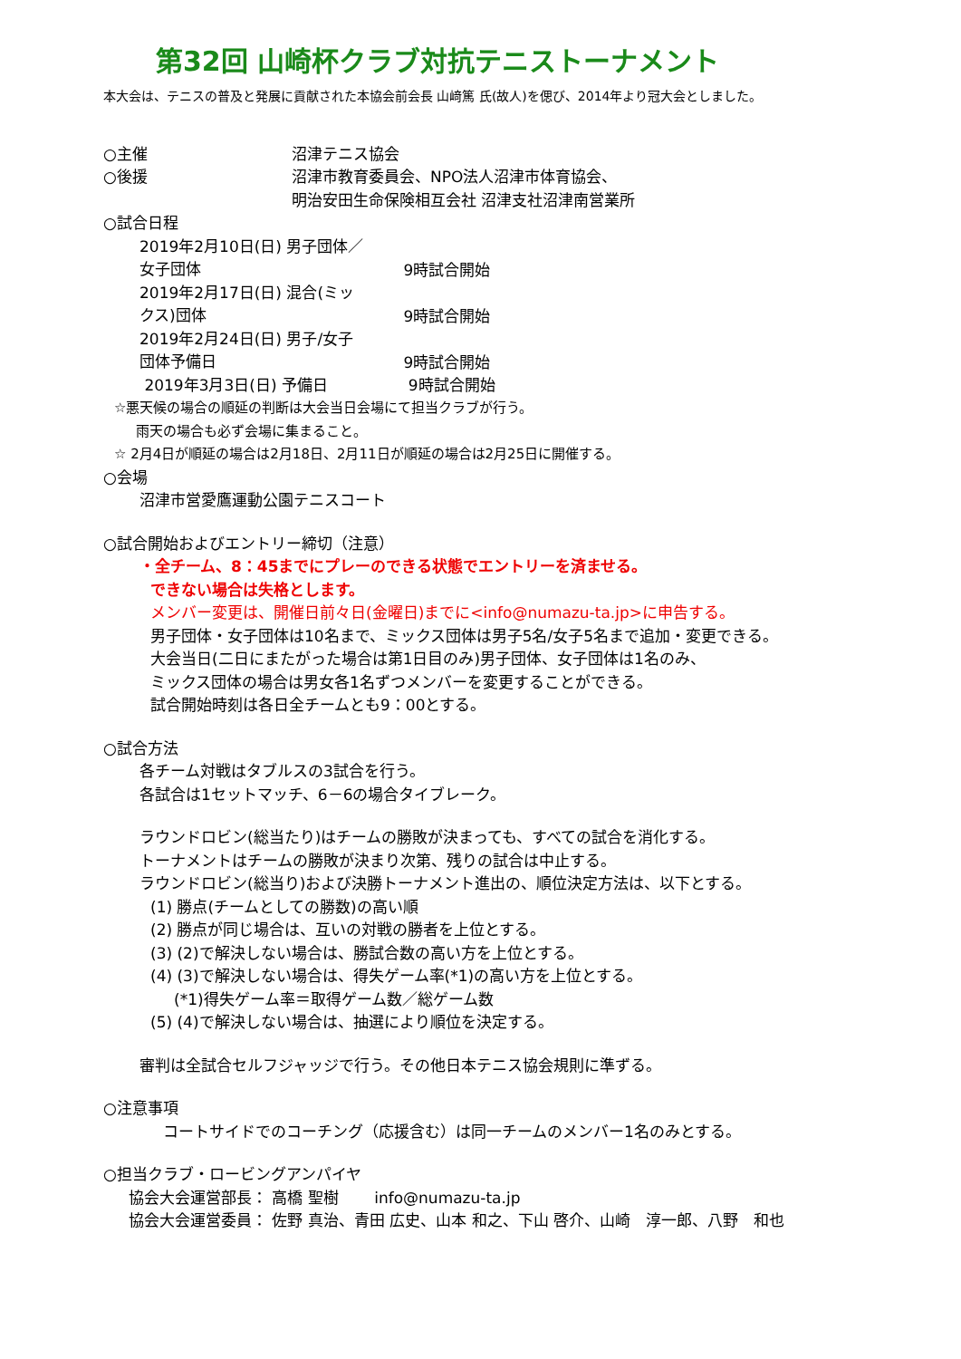第32回 山崎杯クラブ対抗テニストーナメント
本大会は、テニスの普及と発展に貢献された本協会前会長 山﨑篤 氏(故人)を偲び、2014年より冠大会としました。
○主催 沼津テニス協会
○後援 沼津市教育委員会、NPO法人沼津市体育協会、
明治安田生命保険相互会社 沼津支社沼津南営業所
○試合日程
2019年2月10日(日) 男子団体／女子団体 　　9時試合開始
2019年2月17日(日) 混合(ミックス)団体 　　9時試合開始
2019年2月24日(日) 男子/女子団体予備日 　　9時試合開始
2019年3月3日(日) 予備日 　　9時試合開始
☆悪天候の場合の順延の判断は大会当日会場にて担当クラブが行う。
雨天の場合も必ず会場に集まること。
☆ 2月4日が順延の場合は2月18日、2月11日が順延の場合は2月25日に開催する。
○会場
沼津市営愛鷹運動公園テニスコート
○試合開始およびエントリー締切（注意）
・全チーム、8：45までにプレーのできる状態でエントリーを済ませる。
できない場合は失格とします。
メンバー変更は、開催日前々日(金曜日)までに<info@numazu-ta.jp>に申告する。
男子団体・女子団体は10名まで、ミックス団体は男子5名/女子5名まで追加・変更できる。
大会当日(二日にまたがった場合は第1日目のみ)男子団体、女子団体は1名のみ、
ミックス団体の場合は男女各1名ずつメンバーを変更することができる。
試合開始時刻は各日全チームとも9：00とする。
○試合方法
各チーム対戦はタブルスの3試合を行う。
各試合は1セットマッチ、6－6の場合タイブレーク。
ラウンドロビン(総当たり)はチームの勝敗が決まっても、すべての試合を消化する。
トーナメントはチームの勝敗が決まり次第、残りの試合は中止する。
ラウンドロビン(総当り)および決勝トーナメント進出の、順位決定方法は、以下とする。
(1) 勝点(チームとしての勝数)の高い順
(2) 勝点が同じ場合は、互いの対戦の勝者を上位とする。
(3) (2)で解決しない場合は、勝試合数の高い方を上位とする。
(4) (3)で解決しない場合は、得失ゲーム率(*1)の高い方を上位とする。
(*1)得失ゲーム率＝取得ゲーム数／総ゲーム数
(5) (4)で解決しない場合は、抽選により順位を決定する。
審判は全試合セルフジャッジで行う。その他日本テニス協会規則に準ずる。
○注意事項
コートサイドでのコーチング（応援含む）は同一チームのメンバー1名のみとする。
○担当クラブ・ロービングアンパイヤ
協会大会運営部長： 高橋 聖樹　　 info@numazu-ta.jp
協会大会運営委員： 佐野 真治、青田 広史、山本 和之、下山 啓介、山崎　淳一郎、八野　和也